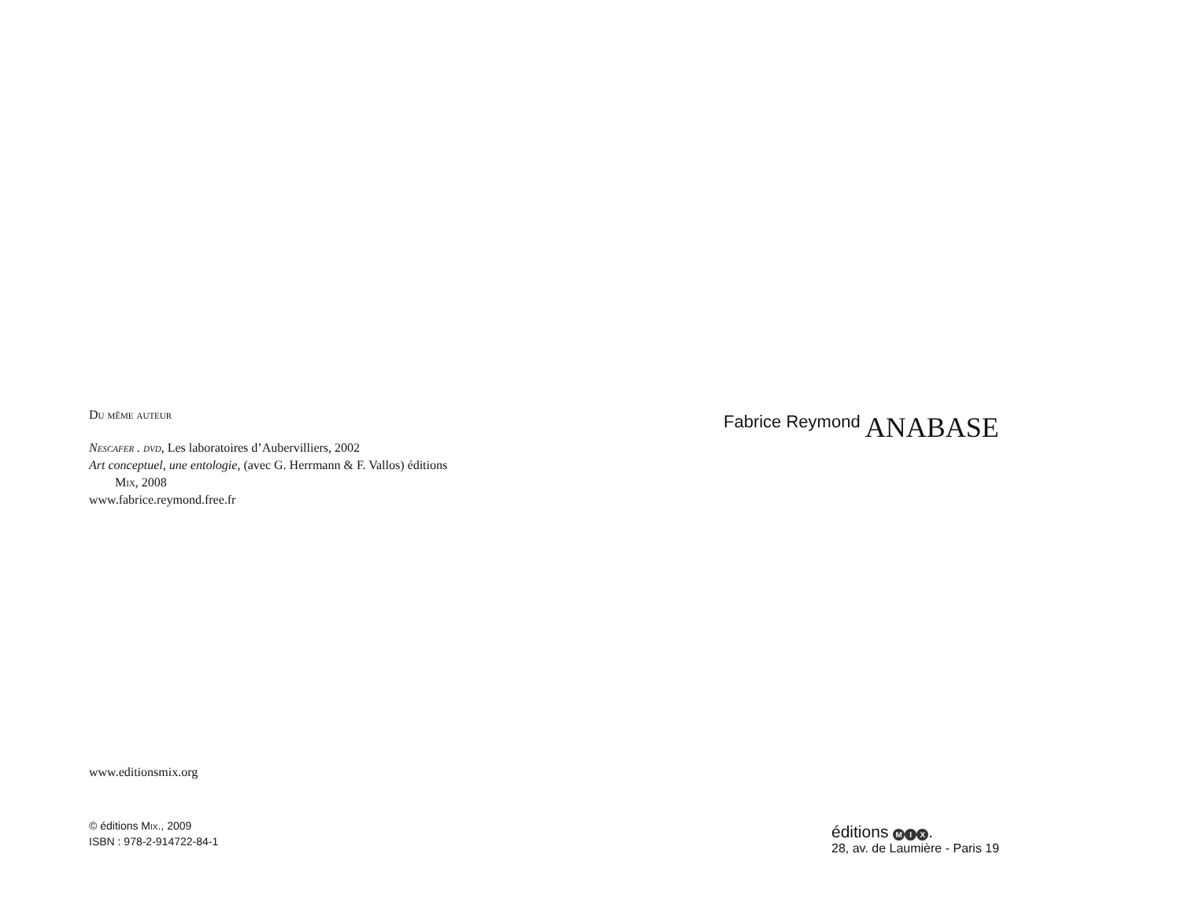Du même auteur
Nescafer . dvd, Les laboratoires d’Aubervilliers, 2002
Art conceptuel, une entologie, (avec G. Herrmann & F. Vallos) éditions
Mix, 2008
www.fabrice.reymond.free.fr
www.editionsmix.org
© éditions MIX., 2009
ISBN : 978-2-914722-84-1
Fabrice Reymond ANABASE
éditions M I X.
28, av. de Laumière - Paris 19